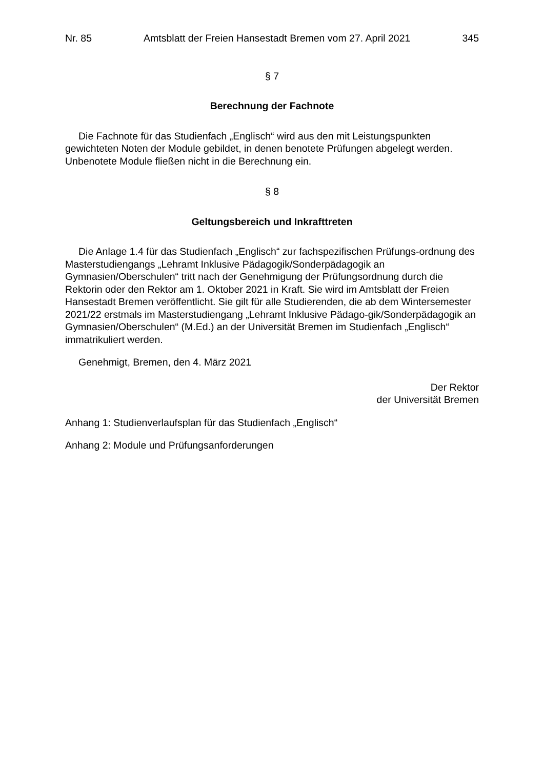Nr. 85 Amtsblatt der Freien Hansestadt Bremen vom 27. April 2021 345
§ 7
Berechnung der Fachnote
Die Fachnote für das Studienfach „Englisch“ wird aus den mit Leistungspunkten gewichteten Noten der Module gebildet, in denen benotete Prüfungen abgelegt werden. Unbenotete Module fließen nicht in die Berechnung ein.
§ 8
Geltungsbereich und Inkrafttreten
Die Anlage 1.4 für das Studienfach „Englisch“ zur fachspezifischen Prüfungs-ordnung des Masterstudiengangs „Lehramt Inklusive Pädagogik/Sonderpädagogik an Gymnasien/Oberschulen“ tritt nach der Genehmigung der Prüfungsordnung durch die Rektorin oder den Rektor am 1. Oktober 2021 in Kraft. Sie wird im Amtsblatt der Freien Hansestadt Bremen veröffentlicht. Sie gilt für alle Studierenden, die ab dem Wintersemester 2021/22 erstmals im Masterstudiengang „Lehramt Inklusive Pädago-gik/Sonderpädagogik an Gymnasien/Oberschulen“ (M.Ed.) an der Universität Bremen im Studienfach „Englisch“ immatrikuliert werden.
Genehmigt, Bremen, den 4. März 2021
Der Rektor
der Universität Bremen
Anhang 1: Studienverlaufsplan für das Studienfach „Englisch“
Anhang 2: Module und Prüfungsanforderungen